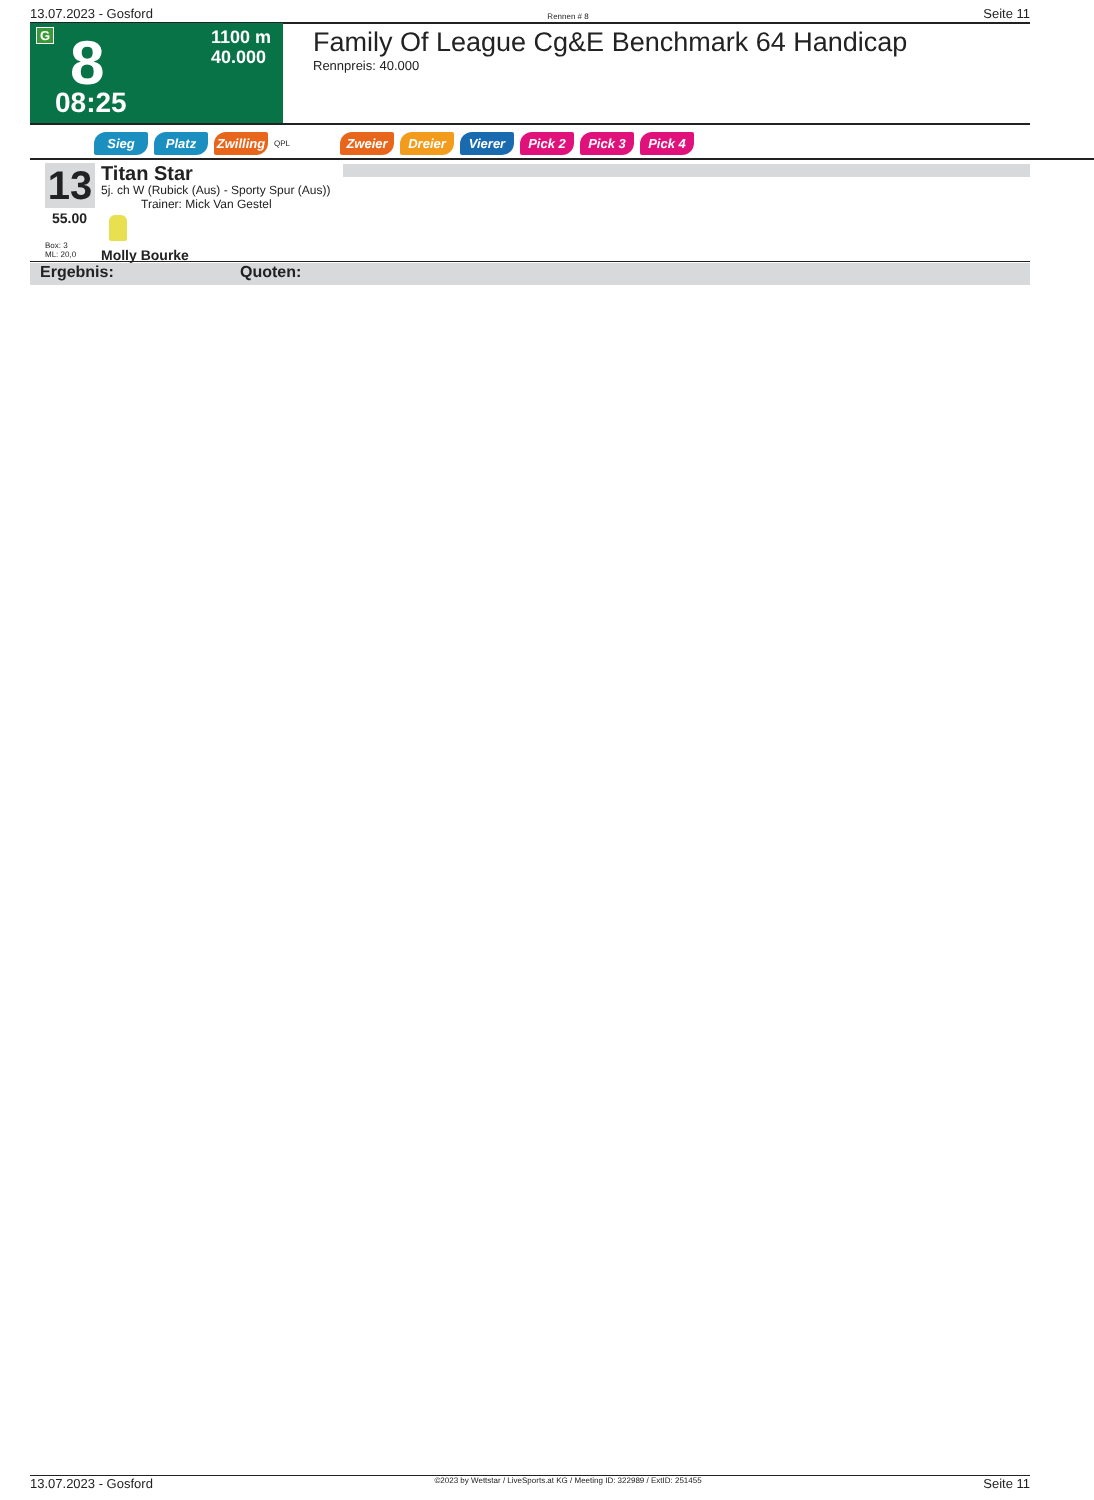13.07.2023 - Gosford Rennen # 8 Seite 11
G 8
08:25
1100 m
40.000
Family Of League Cg&E Benchmark 64 Handicap
Rennpreis: 40.000
Sieg Platz Zwilling QPL Zweier Dreier Vierer Pick 2 Pick 3 Pick 4
13
55.00
Box: 3
ML: 20,0
Titan Star
5j. ch W (Rubick (Aus) - Sporty Spur (Aus))
Trainer: Mick Van Gestel
Molly Bourke
Ergebnis: Quoten:
13.07.2023 - Gosford ©2023 by Wettstar / LiveSports.at KG / Meeting ID: 322989 / ExtID: 251455 Seite 11